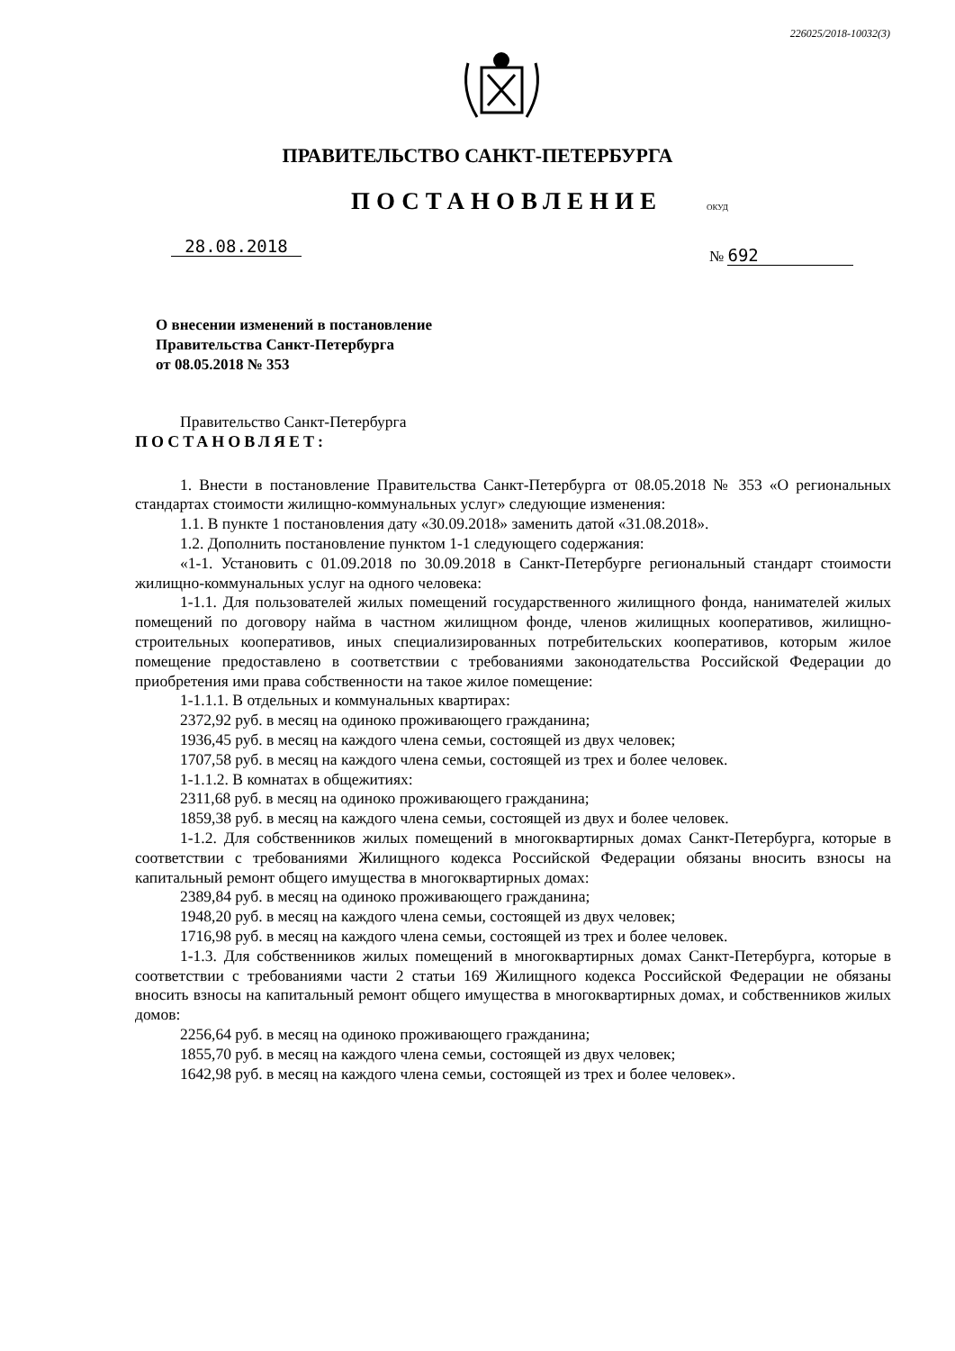226025/2018-10032(3)
ПРАВИТЕЛЬСТВО САНКТ-ПЕТЕРБУРГА
ПОСТАНОВЛЕНИЕ ОКУД
28.08.2018 № 692
О внесении изменений в постановление
Правительства Санкт-Петербурга
от 08.05.2018 № 353
Правительство Санкт-Петербурга
ПОСТАНОВЛЯЕТ:
1. Внести в постановление Правительства Санкт-Петербурга от 08.05.2018 № 353 «О региональных стандартах стоимости жилищно-коммунальных услуг» следующие изменения:
1.1. В пункте 1 постановления дату «30.09.2018» заменить датой «31.08.2018».
1.2. Дополнить постановление пунктом 1-1 следующего содержания:
«1-1. Установить с 01.09.2018 по 30.09.2018 в Санкт-Петербурге региональный стандарт стоимости жилищно-коммунальных услуг на одного человека:
1-1.1. Для пользователей жилых помещений государственного жилищного фонда, нанимателей жилых помещений по договору найма в частном жилищном фонде, членов жилищных кооперативов, жилищно-строительных кооперативов, иных специализированных потребительских кооперативов, которым жилое помещение предоставлено в соответствии с требованиями законодательства Российской Федерации до приобретения ими права собственности на такое жилое помещение:
1-1.1.1. В отдельных и коммунальных квартирах:
2372,92 руб. в месяц на одиноко проживающего гражданина;
1936,45 руб. в месяц на каждого члена семьи, состоящей из двух человек;
1707,58 руб. в месяц на каждого члена семьи, состоящей из трех и более человек.
1-1.1.2. В комнатах в общежитиях:
2311,68 руб. в месяц на одиноко проживающего гражданина;
1859,38 руб. в месяц на каждого члена семьи, состоящей из двух и более человек.
1-1.2. Для собственников жилых помещений в многоквартирных домах Санкт-Петербурга, которые в соответствии с требованиями Жилищного кодекса Российской Федерации обязаны вносить взносы на капитальный ремонт общего имущества в многоквартирных домах:
2389,84 руб. в месяц на одиноко проживающего гражданина;
1948,20 руб. в месяц на каждого члена семьи, состоящей из двух человек;
1716,98 руб. в месяц на каждого члена семьи, состоящей из трех и более человек.
1-1.3. Для собственников жилых помещений в многоквартирных домах Санкт-Петербурга, которые в соответствии с требованиями части 2 статьи 169 Жилищного кодекса Российской Федерации не обязаны вносить взносы на капитальный ремонт общего имущества в многоквартирных домах, и собственников жилых домов:
2256,64 руб. в месяц на одиноко проживающего гражданина;
1855,70 руб. в месяц на каждого члена семьи, состоящей из двух человек;
1642,98 руб. в месяц на каждого члена семьи, состоящей из трех и более человек».